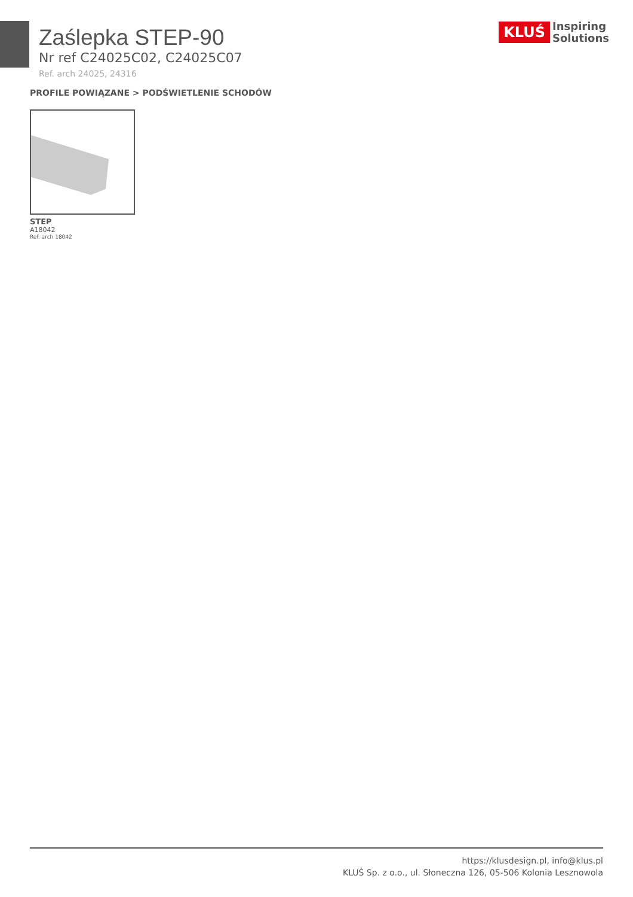KLUŚ Inspiring
Solutions
Zaślepka STEP-90
Nr ref C24025C02, C24025C07
Ref. arch 24025, 24316
PROFILE POWIĄZANE > PODŚWIETLENIE SCHODÓW
STEP
A18042
Ref. arch 18042
https://klusdesign.pl, info@klus.pl
KLUŚ Sp. z o.o., ul. Słoneczna 126, 05-506 Kolonia Lesznowola